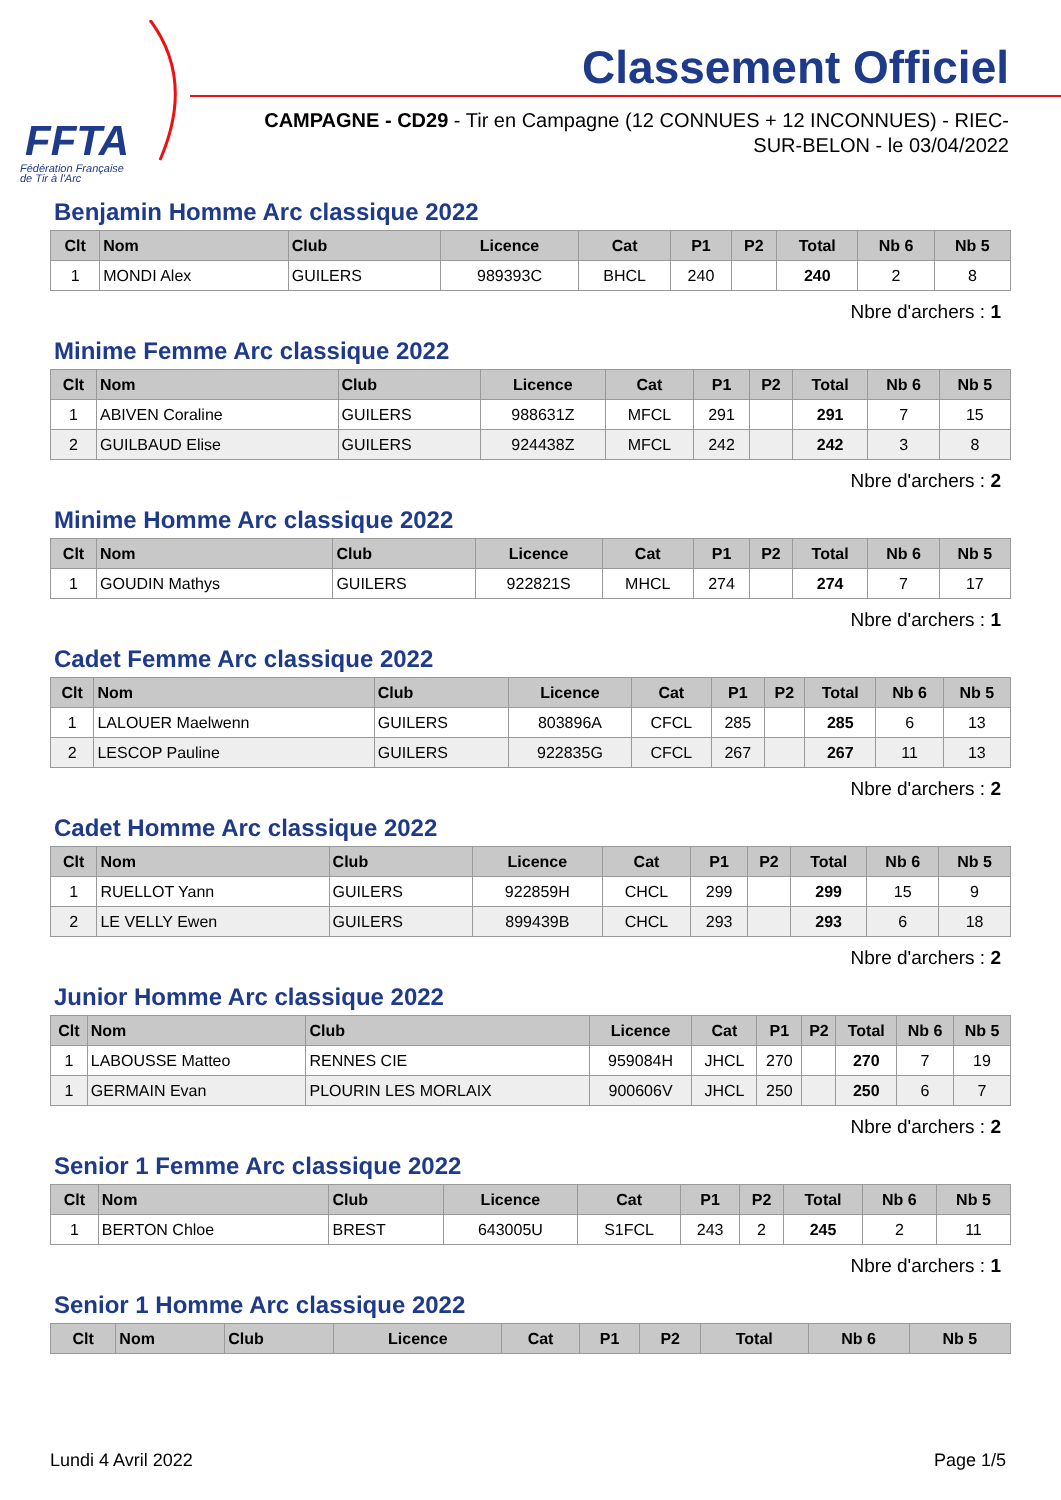FFTA
Fédération Française
de Tir à l'Arc
Classement Officiel
CAMPAGNE - CD29 - Tir en Campagne (12 CONNUES + 12 INCONNUES) - RIEC-SUR-BELON - le 03/04/2022
Benjamin Homme Arc classique 2022
| Clt | Nom | Club | Licence | Cat | P1 | P2 | Total | Nb 6 | Nb 5 |
| --- | --- | --- | --- | --- | --- | --- | --- | --- | --- |
| 1 | MONDI Alex | GUILERS | 989393C | BHCL | 240 | | 240 | 2 | 8 |
Nbre d'archers : 1
Minime Femme Arc classique 2022
| Clt | Nom | Club | Licence | Cat | P1 | P2 | Total | Nb 6 | Nb 5 |
| --- | --- | --- | --- | --- | --- | --- | --- | --- | --- |
| 1 | ABIVEN Coraline | GUILERS | 988631Z | MFCL | 291 | | 291 | 7 | 15 |
| 2 | GUILBAUD Elise | GUILERS | 924438Z | MFCL | 242 | | 242 | 3 | 8 |
Nbre d'archers : 2
Minime Homme Arc classique 2022
| Clt | Nom | Club | Licence | Cat | P1 | P2 | Total | Nb 6 | Nb 5 |
| --- | --- | --- | --- | --- | --- | --- | --- | --- | --- |
| 1 | GOUDIN Mathys | GUILERS | 922821S | MHCL | 274 | | 274 | 7 | 17 |
Nbre d'archers : 1
Cadet Femme Arc classique 2022
| Clt | Nom | Club | Licence | Cat | P1 | P2 | Total | Nb 6 | Nb 5 |
| --- | --- | --- | --- | --- | --- | --- | --- | --- | --- |
| 1 | LALOUER Maelwenn | GUILERS | 803896A | CFCL | 285 | | 285 | 6 | 13 |
| 2 | LESCOP Pauline | GUILERS | 922835G | CFCL | 267 | | 267 | 11 | 13 |
Nbre d'archers : 2
Cadet Homme Arc classique 2022
| Clt | Nom | Club | Licence | Cat | P1 | P2 | Total | Nb 6 | Nb 5 |
| --- | --- | --- | --- | --- | --- | --- | --- | --- | --- |
| 1 | RUELLOT Yann | GUILERS | 922859H | CHCL | 299 | | 299 | 15 | 9 |
| 2 | LE VELLY Ewen | GUILERS | 899439B | CHCL | 293 | | 293 | 6 | 18 |
Nbre d'archers : 2
Junior Homme Arc classique 2022
| Clt | Nom | Club | Licence | Cat | P1 | P2 | Total | Nb 6 | Nb 5 |
| --- | --- | --- | --- | --- | --- | --- | --- | --- | --- |
| 1 | LABOUSSE Matteo | RENNES CIE | 959084H | JHCL | 270 | | 270 | 7 | 19 |
| 1 | GERMAIN Evan | PLOURIN LES MORLAIX | 900606V | JHCL | 250 | | 250 | 6 | 7 |
Nbre d'archers : 2
Senior 1 Femme Arc classique 2022
| Clt | Nom | Club | Licence | Cat | P1 | P2 | Total | Nb 6 | Nb 5 |
| --- | --- | --- | --- | --- | --- | --- | --- | --- | --- |
| 1 | BERTON Chloe | BREST | 643005U | S1FCL | 243 | 2 | 245 | 2 | 11 |
Nbre d'archers : 1
Senior 1 Homme Arc classique 2022
| Clt | Nom | Club | Licence | Cat | P1 | P2 | Total | Nb 6 | Nb 5 |
| --- | --- | --- | --- | --- | --- | --- | --- | --- | --- |
Lundi 4 Avril 2022 Page 1/5